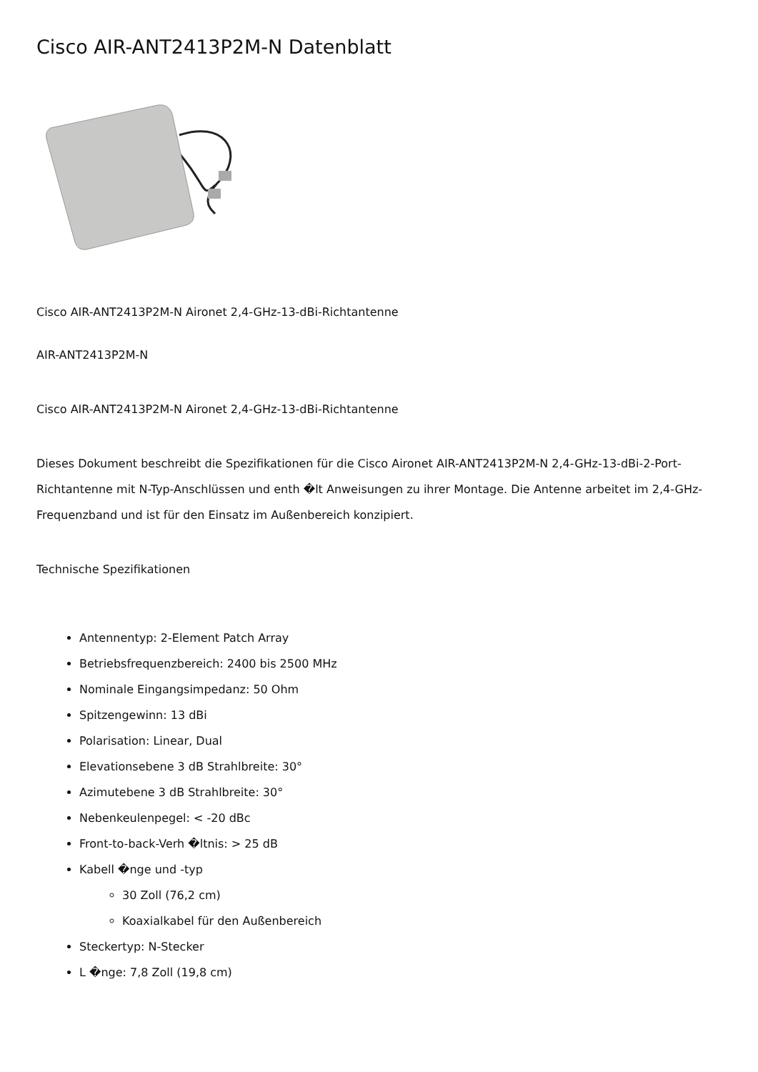Cisco AIR-ANT2413P2M-N Datenblatt
Cisco AIR-ANT2413P2M-N Aironet 2,4-GHz-13-dBi-Richtantenne
AIR-ANT2413P2M-N
Cisco AIR-ANT2413P2M-N Aironet 2,4-GHz-13-dBi-Richtantenne
Dieses Dokument beschreibt die Spezifikationen für die Cisco Aironet AIR-ANT2413P2M-N 2,4-GHz-13-dBi-2-Port-Richtantenne mit N-Typ-Anschlüssen und enth �lt Anweisungen zu ihrer Montage. Die Antenne arbeitet im 2,4-GHz-Frequenzband und ist für den Einsatz im Außenbereich konzipiert.
Technische Spezifikationen
Antennentyp: 2-Element Patch Array
Betriebsfrequenzbereich: 2400 bis 2500 MHz
Nominale Eingangsimpedanz: 50 Ohm
Spitzengewinn: 13 dBi
Polarisation: Linear, Dual
Elevationsebene 3 dB Strahlbreite: 30°
Azimutebene 3 dB Strahlbreite: 30°
Nebenkeulenpegel: < -20 dBc
Front-to-back-Verh �ltnis: > 25 dB
Kabell �nge und -typ
30 Zoll (76,2 cm)
Koaxialkabel für den Außenbereich
Steckertyp: N-Stecker
L �nge: 7,8 Zoll (19,8 cm)